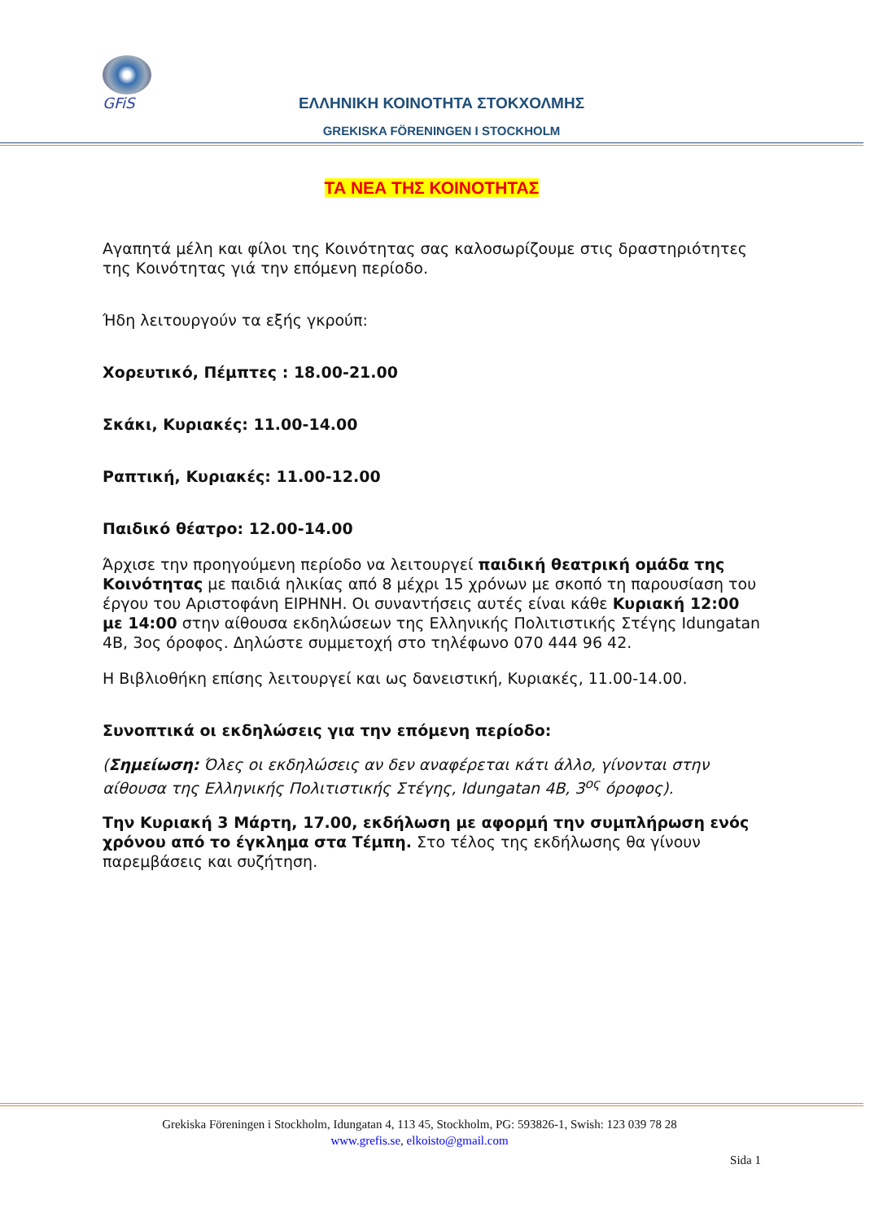GFiS
ΕΛΛΗΝΙΚΗ ΚΟΙΝΟΤΗΤΑ ΣΤΟΚΧΟΛΜΗΣ
GREKISKA FÖRENINGEN I STOCKHOLM
ΤΑ ΝΕΑ ΤΗΣ ΚΟΙΝΟΤΗΤΑΣ
Αγαπητά μέλη και φίλοι της Κοινότητας σας καλοσωρίζουμε στις δραστηριότητες της Κοινότητας γιά την επόμενη περίοδο.
Ήδη λειτουργούν τα εξής γκρούπ:
Χορευτικό, Πέμπτες : 18.00-21.00
Σκάκι, Κυριακές: 11.00-14.00
Ραπτική, Κυριακές: 11.00-12.00
Παιδικό θέατρο: 12.00-14.00
Άρχισε την προηγούμενη περίοδο να λειτουργεί παιδική θεατρική ομάδα της Κοινότητας με παιδιά ηλικίας από 8 μέχρι 15 χρόνων με σκοπό τη παρουσίαση του έργου του Αριστοφάνη ΕΙΡΗΝΗ. Οι συναντήσεις αυτές είναι κάθε Κυριακή 12:00 με 14:00 στην αίθουσα εκδηλώσεων της Ελληνικής Πολιτιστικής Στέγης Idungatan 4B, 3ος όροφος. Δηλώστε συμμετοχή στο τηλέφωνο 070 444 96 42.
Η Βιβλιοθήκη επίσης λειτουργεί και ως δανειστική, Κυριακές, 11.00-14.00.
Συνοπτικά οι εκδηλώσεις για την επόμενη περίοδο:
(Σημείωση: Όλες οι εκδηλώσεις αν δεν αναφέρεται κάτι άλλο, γίνονται στην αίθουσα της Ελληνικής Πολιτιστικής Στέγης, Idungatan 4B, 3<sup>ος</sup> όροφος).
Την Κυριακή 3 Μάρτη, 17.00, εκδήλωση με αφορμή την συμπλήρωση ενός χρόνου από το έγκλημα στα Τέμπη. Στο τέλος της εκδήλωσης θα γίνουν παρεμβάσεις και συζήτηση.
Grekiska Föreningen i Stockholm, Idungatan 4, 113 45, Stockholm, PG: 593826-1, Swish: 123 039 78 28
www.grefis.se, elkoisto@gmail.com
Sida 1